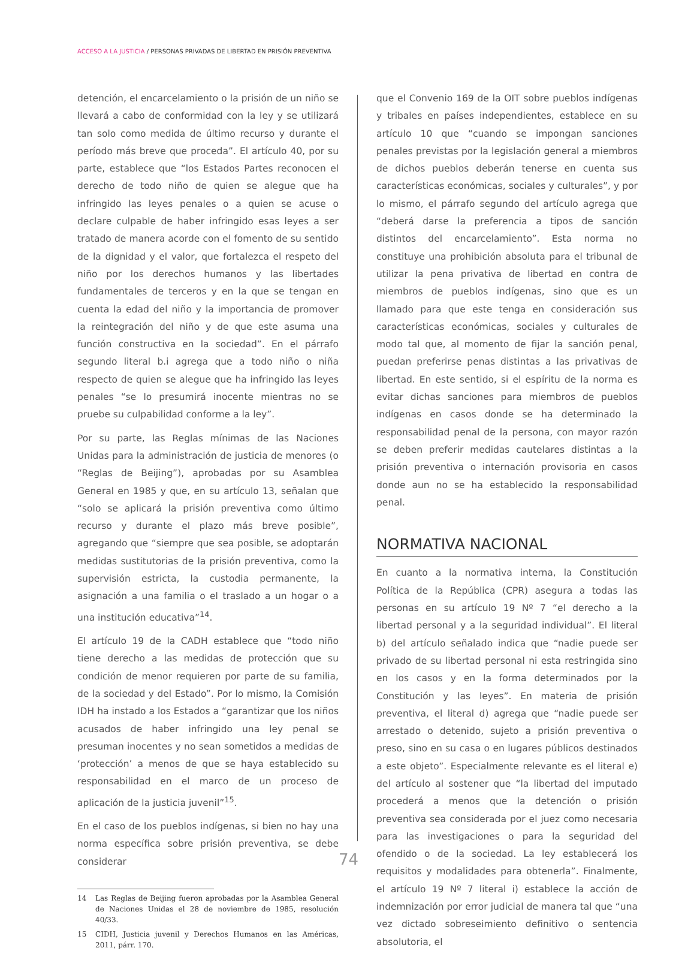ACCESO A LA JUSTICIA / PERSONAS PRIVADAS DE LIBERTAD EN PRISIÓN PREVENTIVA
detención, el encarcelamiento o la prisión de un niño se llevará a cabo de conformidad con la ley y se utilizará tan solo como medida de último recurso y durante el período más breve que proceda”. El artículo 40, por su parte, establece que “los Estados Partes reconocen el derecho de todo niño de quien se alegue que ha infringido las leyes penales o a quien se acuse o declare culpable de haber infringido esas leyes a ser tratado de manera acorde con el fomento de su sentido de la dignidad y el valor, que fortalezca el respeto del niño por los derechos humanos y las libertades fundamentales de terceros y en la que se tengan en cuenta la edad del niño y la importancia de promover la reintegración del niño y de que este asuma una función constructiva en la sociedad”. En el párrafo segundo literal b.i agrega que a todo niño o niña respecto de quien se alegue que ha infringido las leyes penales “se lo presumirá inocente mientras no se pruebe su culpabilidad conforme a la ley”.
Por su parte, las Reglas mínimas de las Naciones Unidas para la administración de justicia de menores (o “Reglas de Beijing”), aprobadas por su Asamblea General en 1985 y que, en su artículo 13, señalan que “solo se aplicará la prisión preventiva como último recurso y durante el plazo más breve posible”, agregando que “siempre que sea posible, se adoptarán medidas sustitutorias de la prisión preventiva, como la supervisión estricta, la custodia permanente, la asignación a una familia o el traslado a un hogar o a una institución educativa”<sup>14</sup>.
El artículo 19 de la CADH establece que “todo niño tiene derecho a las medidas de protección que su condición de menor requieren por parte de su familia, de la sociedad y del Estado”. Por lo mismo, la Comisión IDH ha instado a los Estados a “garantizar que los niños acusados de haber infringido una ley penal se presuman inocentes y no sean sometidos a medidas de ‘protección’ a menos de que se haya establecido su responsabilidad en el marco de un proceso de aplicación de la justicia juvenil”<sup>15</sup>.
En el caso de los pueblos indígenas, si bien no hay una norma específica sobre prisión preventiva, se debe considerar
14 Las Reglas de Beijing fueron aprobadas por la Asamblea General de Naciones Unidas el 28 de noviembre de 1985, resolución 40/33.
15 CIDH, Justicia juvenil y Derechos Humanos en las Américas, 2011, párr. 170.
que el Convenio 169 de la OIT sobre pueblos indígenas y tribales en países independientes, establece en su artículo 10 que “cuando se impongan sanciones penales previstas por la legislación general a miembros de dichos pueblos deberán tenerse en cuenta sus características económicas, sociales y culturales”, y por lo mismo, el párrafo segundo del artículo agrega que “deberá darse la preferencia a tipos de sanción distintos del encarcelamiento”. Esta norma no constituye una prohibición absoluta para el tribunal de utilizar la pena privativa de libertad en contra de miembros de pueblos indígenas, sino que es un llamado para que este tenga en consideración sus características económicas, sociales y culturales de modo tal que, al momento de fijar la sanción penal, puedan preferirse penas distintas a las privativas de libertad. En este sentido, si el espíritu de la norma es evitar dichas sanciones para miembros de pueblos indígenas en casos donde se ha determinado la responsabilidad penal de la persona, con mayor razón se deben preferir medidas cautelares distintas a la prisión preventiva o internación provisoria en casos donde aun no se ha establecido la responsabilidad penal.
NORMATIVA NACIONAL
En cuanto a la normativa interna, la Constitución Política de la República (CPR) asegura a todas las personas en su artículo 19 Nº 7 “el derecho a la libertad personal y a la seguridad individual”. El literal b) del artículo señalado indica que “nadie puede ser privado de su libertad personal ni esta restringida sino en los casos y en la forma determinados por la Constitución y las leyes”. En materia de prisión preventiva, el literal d) agrega que “nadie puede ser arrestado o detenido, sujeto a prisión preventiva o preso, sino en su casa o en lugares públicos destinados a este objeto”. Especialmente relevante es el literal e) del artículo al sostener que “la libertad del imputado procederá a menos que la detención o prisión preventiva sea considerada por el juez como necesaria para las investigaciones o para la seguridad del ofendido o de la sociedad. La ley establecerá los requisitos y modalidades para obtenerla”. Finalmente, el artículo 19 Nº 7 literal i) establece la acción de indemnización por error judicial de manera tal que “una vez dictado sobreseimiento definitivo o sentencia absolutoria, el
74